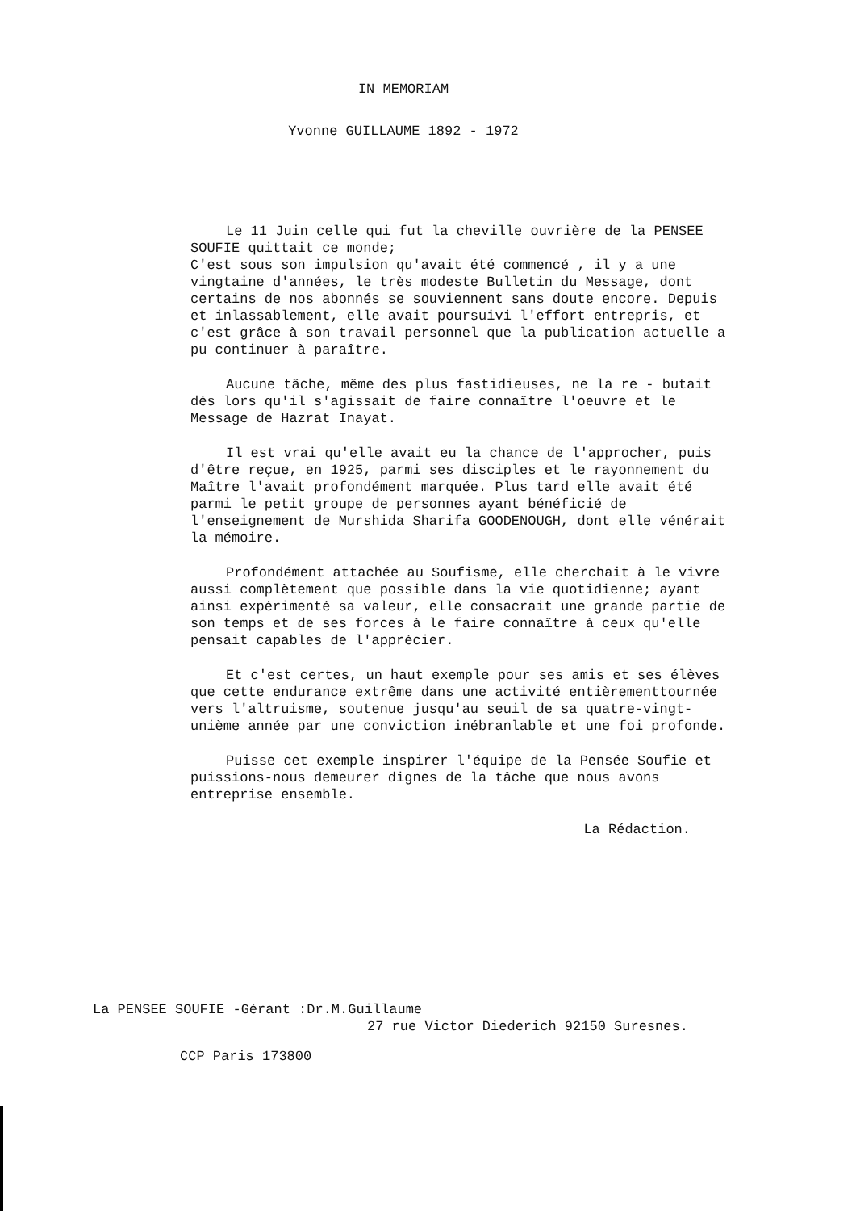IN MEMORIAM
Yvonne GUILLAUME 1892 - 1972
Le 11 Juin celle qui fut la cheville ouvrière de la PENSEE SOUFIE quittait ce monde;
C'est sous son impulsion qu'avait été commencé , il y a une vingtaine d'années, le très modeste Bulletin du Message, dont certains de nos abonnés se souviennent sans doute encore. Depuis et inlassablement, elle avait poursuivi l'effort entrepris, et c'est grâce à son travail personnel que la publication actuelle a pu continuer à paraître.
Aucune tâche, même des plus fastidieuses, ne la re - butait dès lors qu'il s'agissait de faire connaître l'oeuvre et le Message de Hazrat Inayat.
Il est vrai qu'elle avait eu la chance de l'approcher, puis d'être reçue, en 1925, parmi ses disciples et le rayonnement du Maître l'avait profondément marquée. Plus tard elle avait été parmi le petit groupe de personnes ayant bénéficié de l'enseignement de Murshida Sharifa GOODENOUGH, dont elle vénérait la mémoire.
Profondément attachée au Soufisme, elle cherchait à le vivre aussi complètement que possible dans la vie quotidienne; ayant ainsi expérimenté sa valeur, elle consacrait une grande partie de son temps et de ses forces à le faire connaître à ceux qu'elle pensait capables de l'apprécier.
Et c'est certes, un haut exemple pour ses amis et ses élèves que cette endurance extrême dans une activité entièrementtournée vers l'altruisme, soutenue jusqu'au seuil de sa quatre-vingt-unième année par une conviction inébranlable et une foi profonde.
Puisse cet exemple inspirer l'équipe de la Pensée Soufie et puissions-nous demeurer dignes de la tâche que nous avons entreprise ensemble.
La Rédaction.
La PENSEE SOUFIE -Gérant :Dr.M.Guillaume
27 rue Victor Diederich 92150 Suresnes.
CCP Paris 173800